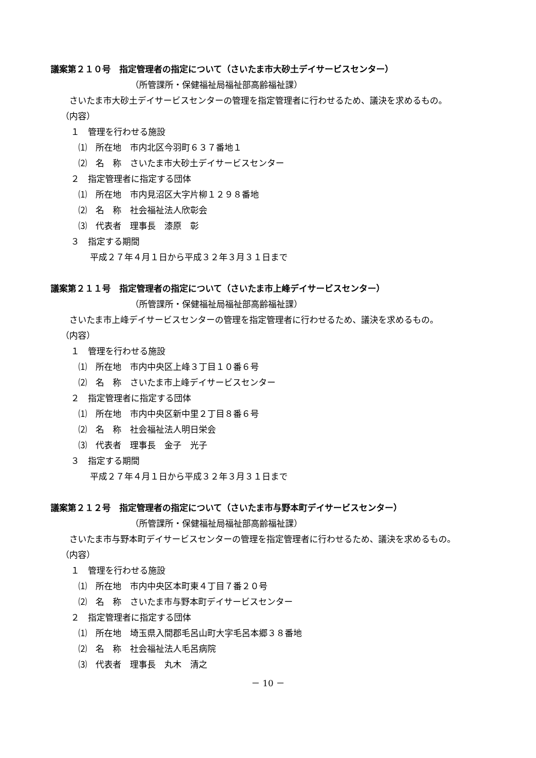議案第２１０号　指定管理者の指定について（さいたま市大砂土デイサービスセンター）
（所管課所・保健福祉局福祉部高齢福祉課）
　さいたま市大砂土デイサービスセンターの管理を指定管理者に行わせるため、議決を求めるもの。
（内容）
１　管理を行わせる施設
⑴　所在地　市内北区今羽町６３７番地１
⑵　名　称　さいたま市大砂土デイサービスセンター
２　指定管理者に指定する団体
⑴　所在地　市内見沼区大字片柳１２９８番地
⑵　名　称　社会福祉法人欣彰会
⑶　代表者　理事長　漆原　彰
３　指定する期間
平成２７年４月１日から平成３２年３月３１日まで
議案第２１１号　指定管理者の指定について（さいたま市上峰デイサービスセンター）
（所管課所・保健福祉局福祉部高齢福祉課）
　さいたま市上峰デイサービスセンターの管理を指定管理者に行わせるため、議決を求めるもの。
（内容）
１　管理を行わせる施設
⑴　所在地　市内中央区上峰３丁目１０番６号
⑵　名　称　さいたま市上峰デイサービスセンター
２　指定管理者に指定する団体
⑴　所在地　市内中央区新中里２丁目８番６号
⑵　名　称　社会福祉法人明日栄会
⑶　代表者　理事長　金子　光子
３　指定する期間
平成２７年４月１日から平成３２年３月３１日まで
議案第２１２号　指定管理者の指定について（さいたま市与野本町デイサービスセンター）
（所管課所・保健福祉局福祉部高齢福祉課）
　さいたま市与野本町デイサービスセンターの管理を指定管理者に行わせるため、議決を求めるもの。
（内容）
１　管理を行わせる施設
⑴　所在地　市内中央区本町東４丁目７番２０号
⑵　名　称　さいたま市与野本町デイサービスセンター
２　指定管理者に指定する団体
⑴　所在地　埼玉県入間郡毛呂山町大字毛呂本郷３８番地
⑵　名　称　社会福祉法人毛呂病院
⑶　代表者　理事長　丸木　清之
－ 10 －